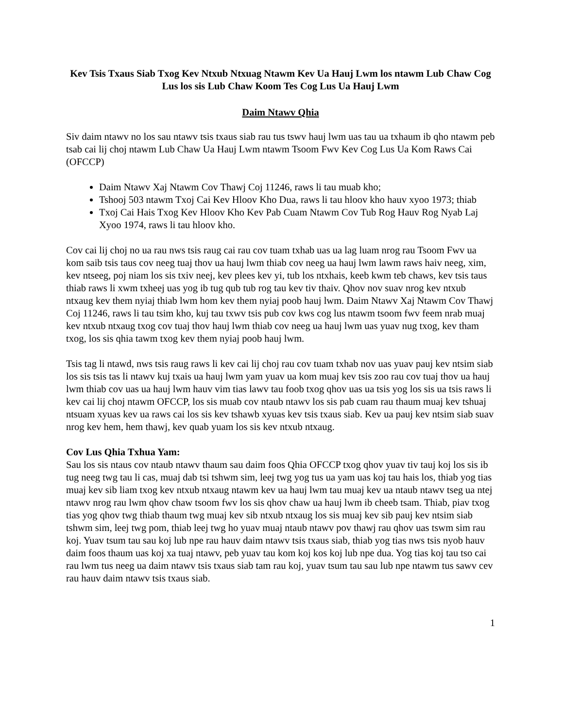Kev Tsis Txaus Siab Txog Kev Ntxub Ntxuag Ntawm Kev Ua Hauj Lwm los ntawm Lub Chaw Cog Lus los sis Lub Chaw Koom Tes Cog Lus Ua Hauj Lwm
Daim Ntawv Qhia
Siv daim ntawv no los sau ntawv tsis txaus siab rau tus tswv hauj lwm uas tau ua txhaum ib qho ntawm peb tsab cai lij choj ntawm Lub Chaw Ua Hauj Lwm ntawm Tsoom Fwv Kev Cog Lus Ua Kom Raws Cai (OFCCP)
Daim Ntawv Xaj Ntawm Cov Thawj Coj 11246, raws li tau muab kho;
Tshooj 503 ntawm Txoj Cai Kev Hloov Kho Dua, raws li tau hloov kho hauv xyoo 1973; thiab
Txoj Cai Hais Txog Kev Hloov Kho Kev Pab Cuam Ntawm Cov Tub Rog Hauv Rog Nyab Laj Xyoo 1974, raws li tau hloov kho.
Cov cai lij choj no ua rau nws tsis raug cai rau cov tuam txhab uas ua lag luam nrog rau Tsoom Fwv ua kom saib tsis taus cov neeg tuaj thov ua hauj lwm thiab cov neeg ua hauj lwm lawm raws haiv neeg, xim, kev ntseeg, poj niam los sis txiv neej, kev plees kev yi, tub los ntxhais, keeb kwm teb chaws, kev tsis taus thiab raws li xwm txheej uas yog ib tug qub tub rog tau kev tiv thaiv. Qhov nov suav nrog kev ntxub ntxaug kev them nyiaj thiab lwm hom kev them nyiaj poob hauj lwm. Daim Ntawv Xaj Ntawm Cov Thawj Coj 11246, raws li tau tsim kho, kuj tau txwv tsis pub cov kws cog lus ntawm tsoom fwv feem nrab muaj kev ntxub ntxaug txog cov tuaj thov hauj lwm thiab cov neeg ua hauj lwm uas yuav nug txog, kev tham txog, los sis qhia tawm txog kev them nyiaj poob hauj lwm.
Tsis tag li ntawd, nws tsis raug raws li kev cai lij choj rau cov tuam txhab nov uas yuav pauj kev ntsim siab los sis tsis tas li ntawv kuj txais ua hauj lwm yam yuav ua kom muaj kev tsis zoo rau cov tuaj thov ua hauj lwm thiab cov uas ua hauj lwm hauv vim tias lawv tau foob txog qhov uas ua tsis yog los sis ua tsis raws li kev cai lij choj ntawm OFCCP, los sis muab cov ntaub ntawv los sis pab cuam rau thaum muaj kev tshuaj ntsuam xyuas kev ua raws cai los sis kev tshawb xyuas kev tsis txaus siab. Kev ua pauj kev ntsim siab suav nrog kev hem, hem thawj, kev quab yuam los sis kev ntxub ntxaug.
Cov Lus Qhia Txhua Yam:
Sau los sis ntaus cov ntaub ntawv thaum sau daim foos Qhia OFCCP txog qhov yuav tiv tauj koj los sis ib tug neeg twg tau li cas, muaj dab tsi tshwm sim, leej twg yog tus ua yam uas koj tau hais los, thiab yog tias muaj kev sib liam txog kev ntxub ntxaug ntawm kev ua hauj lwm tau muaj kev ua ntaub ntawv tseg ua ntej ntawv nrog rau lwm qhov chaw tsoom fwv los sis qhov chaw ua hauj lwm ib cheeb tsam. Thiab, piav txog tias yog qhov twg thiab thaum twg muaj kev sib ntxub ntxaug los sis muaj kev sib pauj kev ntsim siab tshwm sim, leej twg pom, thiab leej twg ho yuav muaj ntaub ntawv pov thawj rau qhov uas tswm sim rau koj. Yuav tsum tau sau koj lub npe rau hauv daim ntawv tsis txaus siab, thiab yog tias nws tsis nyob hauv daim foos thaum uas koj xa tuaj ntawv, peb yuav tau kom koj kos koj lub npe dua. Yog tias koj tau tso cai rau lwm tus neeg ua daim ntawv tsis txaus siab tam rau koj, yuav tsum tau sau lub npe ntawm tus sawv cev rau hauv daim ntawv tsis txaus siab.
1